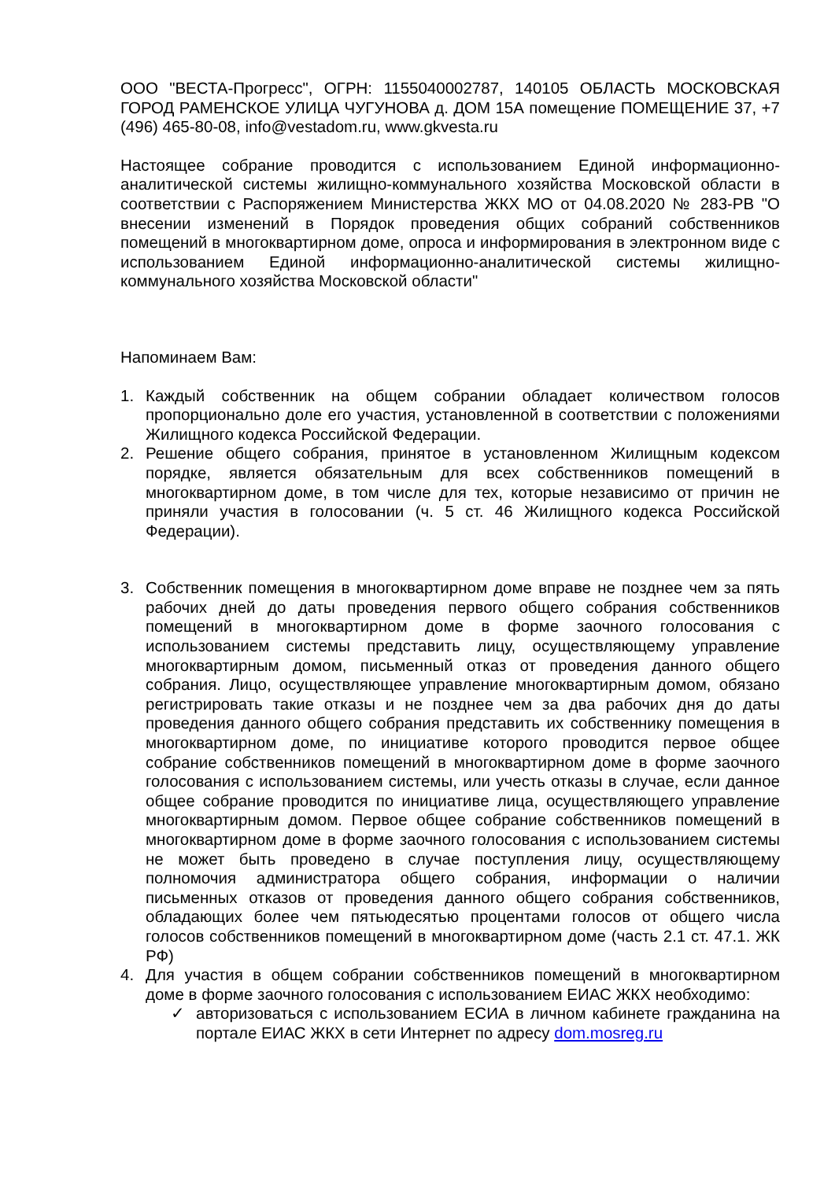ООО "ВЕСТА-Прогресс", ОГРН: 1155040002787, 140105 ОБЛАСТЬ МОСКОВСКАЯ ГОРОД РАМЕНСКОЕ УЛИЦА ЧУГУНОВА д. ДОМ 15А помещение ПОМЕЩЕНИЕ 37, +7 (496) 465-80-08, info@vestadom.ru, www.gkvesta.ru
Настоящее собрание проводится с использованием Единой информационно-аналитической системы жилищно-коммунального хозяйства Московской области в соответствии с Распоряжением Министерства ЖКХ МО от 04.08.2020 № 283-РВ "О внесении изменений в Порядок проведения общих собраний собственников помещений в многоквартирном доме, опроса и информирования в электронном виде с использованием Единой информационно-аналитической системы жилищно-коммунального хозяйства Московской области"
Напоминаем Вам:
1. Каждый собственник на общем собрании обладает количеством голосов пропорционально доле его участия, установленной в соответствии с положениями Жилищного кодекса Российской Федерации.
2. Решение общего собрания, принятое в установленном Жилищным кодексом порядке, является обязательным для всех собственников помещений в многоквартирном доме, в том числе для тех, которые независимо от причин не приняли участия в голосовании (ч. 5 ст. 46 Жилищного кодекса Российской Федерации).
3. Собственник помещения в многоквартирном доме вправе не позднее чем за пять рабочих дней до даты проведения первого общего собрания собственников помещений в многоквартирном доме в форме заочного голосования с использованием системы представить лицу, осуществляющему управление многоквартирным домом, письменный отказ от проведения данного общего собрания. Лицо, осуществляющее управление многоквартирным домом, обязано регистрировать такие отказы и не позднее чем за два рабочих дня до даты проведения данного общего собрания представить их собственнику помещения в многоквартирном доме, по инициативе которого проводится первое общее собрание собственников помещений в многоквартирном доме в форме заочного голосования с использованием системы, или учесть отказы в случае, если данное общее собрание проводится по инициативе лица, осуществляющего управление многоквартирным домом. Первое общее собрание собственников помещений в многоквартирном доме в форме заочного голосования с использованием системы не может быть проведено в случае поступления лицу, осуществляющему полномочия администратора общего собрания, информации о наличии письменных отказов от проведения данного общего собрания собственников, обладающих более чем пятьюдесятью процентами голосов от общего числа голосов собственников помещений в многоквартирном доме (часть 2.1 ст. 47.1. ЖК РФ)
4. Для участия в общем собрании собственников помещений в многоквартирном доме в форме заочного голосования с использованием ЕИАС ЖКХ необходимо:
✓ авторизоваться с использованием ЕСИА в личном кабинете гражданина на портале ЕИАС ЖКХ в сети Интернет по адресу dom.mosreg.ru